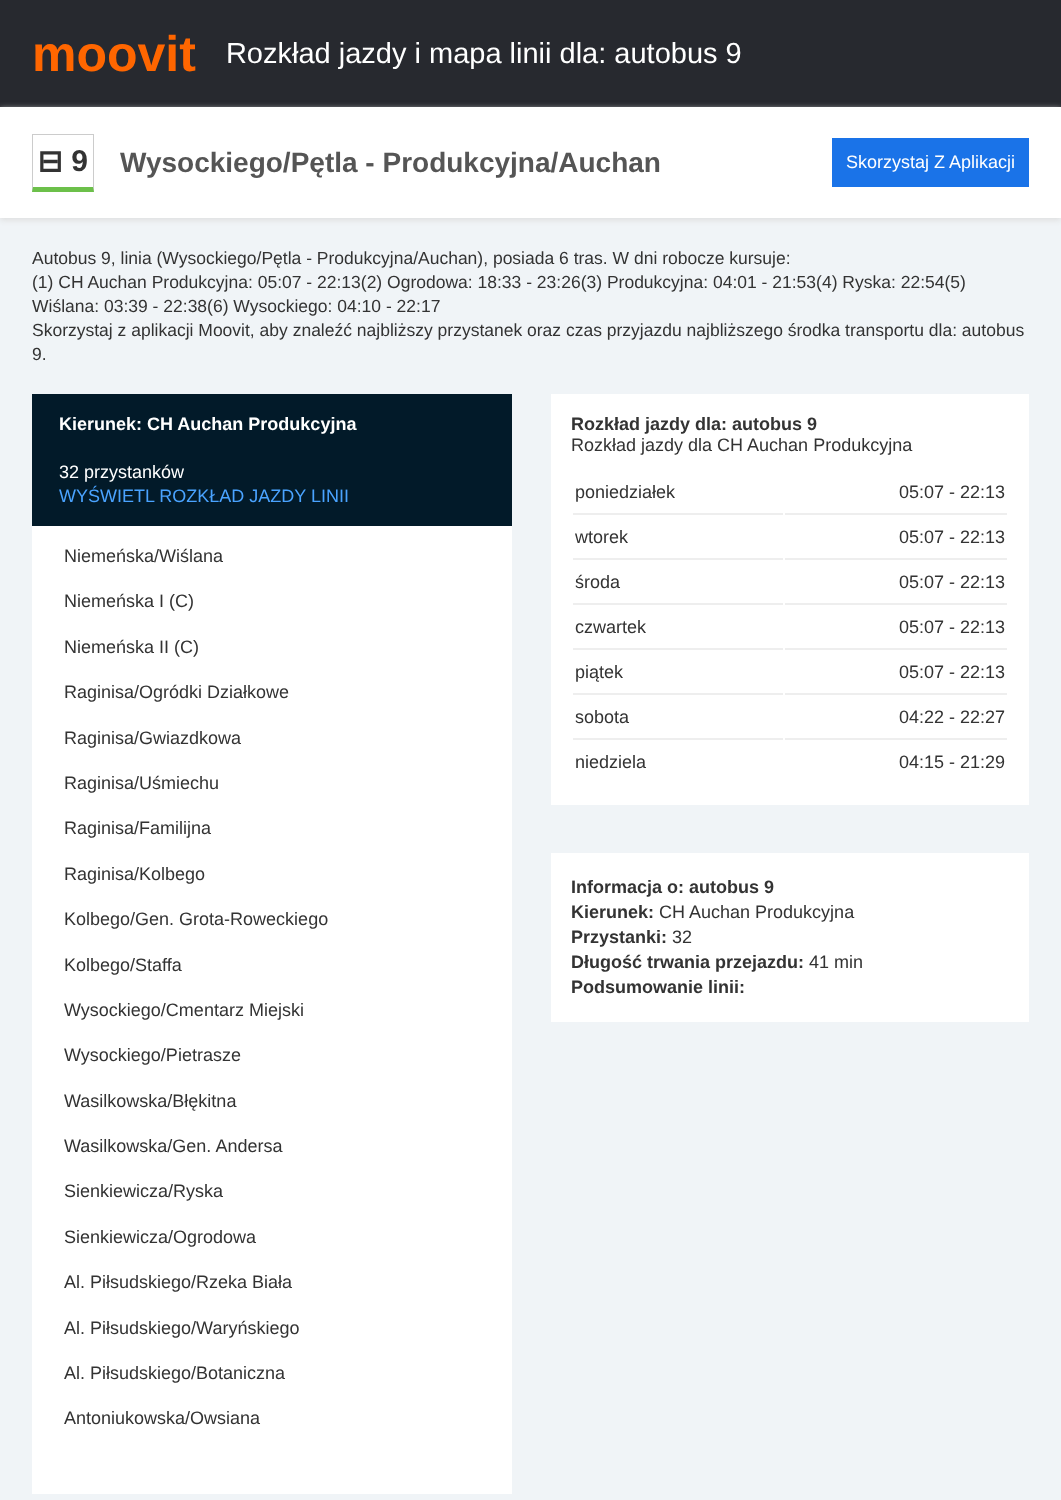moovit
Rozkład jazdy i mapa linii dla: autobus 9
⊟ 9
Wysockiego/Pętla - Produkcyjna/Auchan
Skorzystaj Z Aplikacji
Autobus 9, linia (Wysockiego/Pętla - Produkcyjna/Auchan), posiada 6 tras. W dni robocze kursuje:
(1) CH Auchan Produkcyjna: 05:07 - 22:13(2) Ogrodowa: 18:33 - 23:26(3) Produkcyjna: 04:01 - 21:53(4) Ryska: 22:54(5) Wiślana: 03:39 - 22:38(6) Wysockiego: 04:10 - 22:17
Skorzystaj z aplikacji Moovit, aby znaleźć najbliższy przystanek oraz czas przyjazdu najbliższego środka transportu dla: autobus 9.
Kierunek: CH Auchan Produkcyjna
32 przystanków
WYŚWIETL ROZKŁAD JAZDY LINII
Niemeńska/Wiślana
Niemeńska I (C)
Niemeńska II (C)
Raginisa/Ogródki Działkowe
Raginisa/Gwiazdkowa
Raginisa/Uśmiechu
Raginisa/Familijna
Raginisa/Kolbego
Kolbego/Gen. Grota-Roweckiego
Kolbego/Staffa
Wysockiego/Cmentarz Miejski
Wysockiego/Pietrasze
Wasilkowska/Błękitna
Wasilkowska/Gen. Andersa
Sienkiewicza/Ryska
Sienkiewicza/Ogrodowa
Al. Piłsudskiego/Rzeka Biała
Al. Piłsudskiego/Waryńskiego
Al. Piłsudskiego/Botaniczna
Antoniukowska/Owsiana
Rozkład jazdy dla: autobus 9
Rozkład jazdy dla CH Auchan Produkcyjna
| poniedziałek | 05:07 - 22:13 |
| wtorek | 05:07 - 22:13 |
| środa | 05:07 - 22:13 |
| czwartek | 05:07 - 22:13 |
| piątek | 05:07 - 22:13 |
| sobota | 04:22 - 22:27 |
| niedziela | 04:15 - 21:29 |
Informacja o: autobus 9
Kierunek: CH Auchan Produkcyjna
Przystanki: 32
Długość trwania przejazdu: 41 min
Podsumowanie linii: